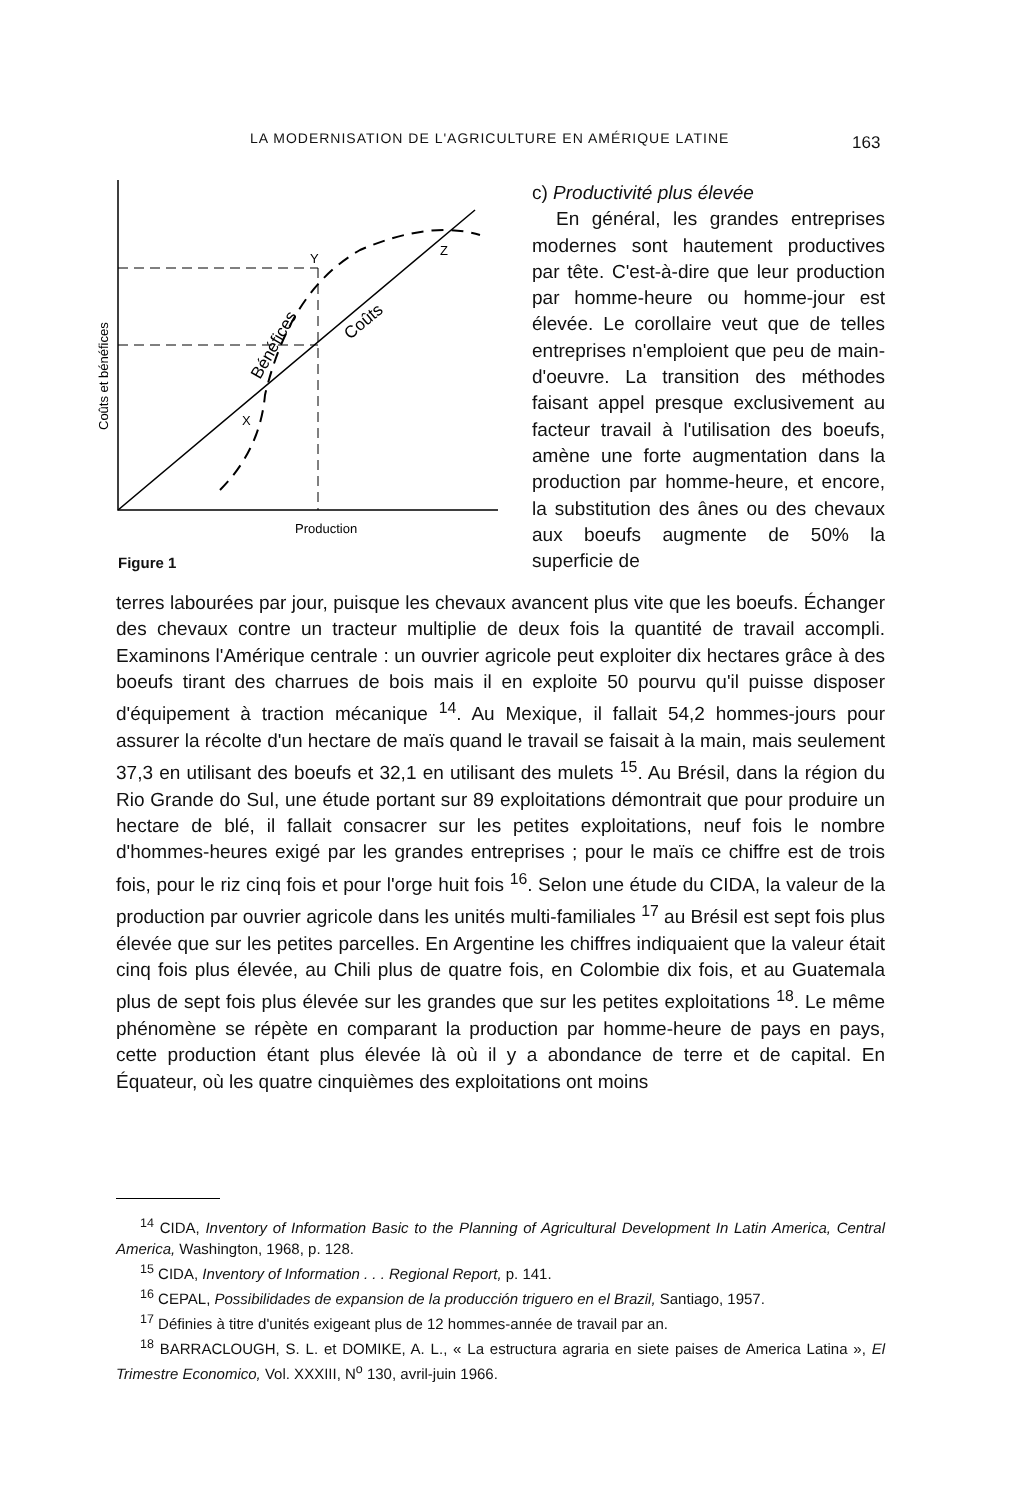LA MODERNISATION DE L'AGRICULTURE EN AMÉRIQUE LATINE 163
Coûts et bénéfices
Y
Z
X
Bénéfices
Coûts
Production
Figure 1
c) Productivité plus élevée
En général, les grandes entreprises modernes sont hautement productives par tête. C'est-à-dire que leur production par homme-heure ou homme-jour est élevée. Le corollaire veut que de telles entreprises n'emploient que peu de main-d'oeuvre. La transition des méthodes faisant appel presque exclusivement au facteur travail à l'utilisation des boeufs, amène une forte augmentation dans la production par homme-heure, et encore, la substitution des ânes ou des chevaux aux boeufs augmente de 50% la superficie de
terres labourées par jour, puisque les chevaux avancent plus vite que les boeufs. Échanger des chevaux contre un tracteur multiplie de deux fois la quantité de travail accompli. Examinons l'Amérique centrale : un ouvrier agricole peut exploiter dix hectares grâce à des boeufs tirant des charrues de bois mais il en exploite 50 pourvu qu'il puisse disposer d'équipement à traction mécanique <sup>14</sup>. Au Mexique, il fallait 54,2 hommes-jours pour assurer la récolte d'un hectare de maïs quand le travail se faisait à la main, mais seulement 37,3 en utilisant des boeufs et 32,1 en utilisant des mulets <sup>15</sup>. Au Brésil, dans la région du Rio Grande do Sul, une étude portant sur 89 exploitations démontrait que pour produire un hectare de blé, il fallait consacrer sur les petites exploitations, neuf fois le nombre d'hommes-heures exigé par les grandes entreprises ; pour le maïs ce chiffre est de trois fois, pour le riz cinq fois et pour l'orge huit fois <sup>16</sup>. Selon une étude du CIDA, la valeur de la production par ouvrier agricole dans les unités multi-familiales <sup>17</sup> au Brésil est sept fois plus élevée que sur les petites parcelles. En Argentine les chiffres indiquaient que la valeur était cinq fois plus élevée, au Chili plus de quatre fois, en Colombie dix fois, et au Guatemala plus de sept fois plus élevée sur les grandes que sur les petites exploitations <sup>18</sup>. Le même phénomène se répète en comparant la production par homme-heure de pays en pays, cette production étant plus élevée là où il y a abondance de terre et de capital. En Équateur, où les quatre cinquièmes des exploitations ont moins
<sup>14</sup> CIDA, Inventory of Information Basic to the Planning of Agricultural Development In Latin America, Central America, Washington, 1968, p. 128.
<sup>15</sup> CIDA, Inventory of Information . . . Regional Report, p. 141.
<sup>16</sup> CEPAL, Possibilidades de expansion de la producción triguero en el Brazil, Santiago, 1957.
<sup>17</sup> Définies à titre d'unités exigeant plus de 12 hommes-année de travail par an.
<sup>18</sup> BARRACLOUGH, S. L. et DOMIKE, A. L., « La estructura agraria en siete paises de America Latina », El Trimestre Economico, Vol. XXXIII, N<sup>o</sup> 130, avril-juin 1966.